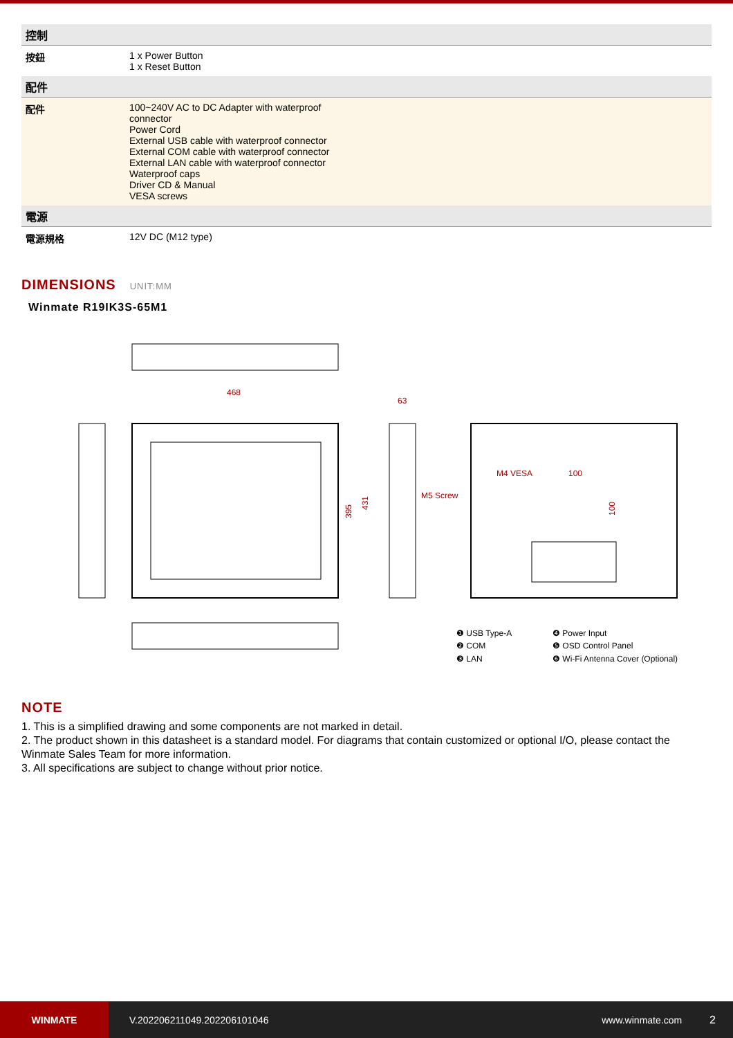| 控制 | |
| 按鈕 | 1 x Power Button 1 x Reset Button |
| 配件 | |
| 配件 | 100~240V AC to DC Adapter with waterproof connector Power Cord External USB cable with waterproof connector External COM cable with waterproof connector External LAN cable with waterproof connector Waterproof caps Driver CD & Manual VESA screws |
| 電源 | |
| 電源規格 | 12V DC (M12 type) |
DIMENSIONS UNIT:MM
Winmate R19IK3S-65M1
468
63
395
431
M5 Screw
M4 VESA
100
100
❶ USB Type-A
❷ COM
❸ LAN
❹ Power Input
❺ OSD Control Panel
❻ Wi-Fi Antenna Cover (Optional)
NOTE
1. This is a simplified drawing and some components are not marked in detail.
2. The product shown in this datasheet is a standard model. For diagrams that contain customized or optional I/O, please contact the Winmate Sales Team for more information.
3. All specifications are subject to change without prior notice.
WINMATE
V.202206211049.202206101046 www.winmate.com 2